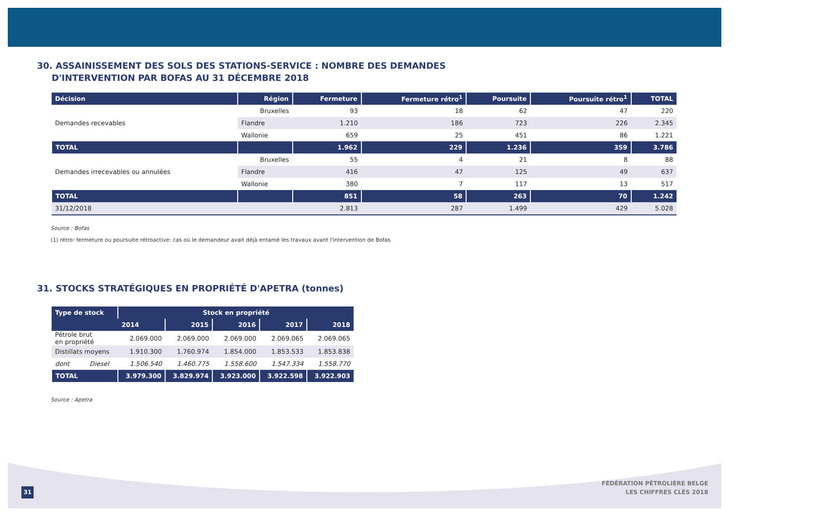30. ASSAINISSEMENT DES SOLS DES STATIONS-SERVICE : NOMBRE DES DEMANDES
D'INTERVENTION PAR BOFAS AU 31 DÉCEMBRE 2018
| Décision | Région | Fermeture | Fermeture rétro<sup>1</sup> | Poursuite | Poursuite rétro<sup>1</sup> | TOTAL |
| --- | --- | --- | --- | --- | --- | --- |
| Demandes recevables | Bruxelles | 93 | 18 | 62 | 47 | 220 |
| | Flandre | 1.210 | 186 | 723 | 226 | 2.345 |
| | Wallonie | 659 | 25 | 451 | 86 | 1.221 |
| TOTAL | | 1.962 | 229 | 1.236 | 359 | 3.786 |
| Demandes irrecevables ou annulées | Bruxelles | 55 | 4 | 21 | 8 | 88 |
| | Flandre | 416 | 47 | 125 | 49 | 637 |
| | Wallonie | 380 | 7 | 117 | 13 | 517 |
| TOTAL | | 851 | 58 | 263 | 70 | 1.242 |
| 31/12/2018 | | 2.813 | 287 | 1.499 | 429 | 5.028 |
Source : Bofas
(1) rétro: fermeture ou poursuite rétroactive: cas où le demandeur avait déjà entamé les travaux avant l'intervention de Bofas
31. STOCKS STRATÉGIQUES EN PROPRIÉTÉ D'APETRA (tonnes)
| Type de stock | Stock en propriété | | | | |
| --- | --- | --- | --- | --- | --- |
| | 2014 | 2015 | 2016 | 2017 | 2018 |
| Pétrole brut en propriété | 2.069.000 | 2.069.000 | 2.069.000 | 2.069.065 | 2.069.065 |
| Distillats moyens | 1.910.300 | 1.760.974 | 1.854.000 | 1.853.533 | 1.853.838 |
| dont Diesel | 1.506.540 | 1.460.775 | 1.558.600 | 1.547.334 | 1.558.770 |
| TOTAL | 3.979.300 | 3.829.974 | 3.923.000 | 3.922.598 | 3.922.903 |
Source : Apetra
31
FÉDÉRATION PÉTROLIÈRE BELGE
LES CHIFFRES CLÉS 2018